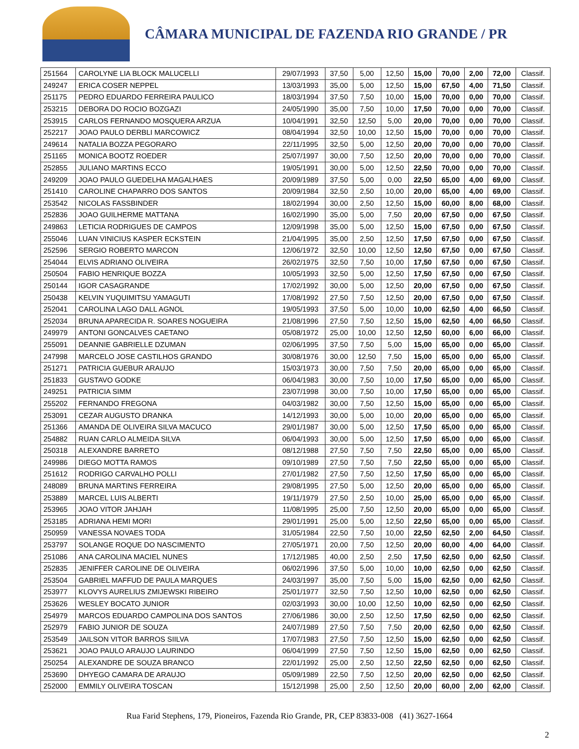CÂMARA MUNICIPAL DE FAZENDA RIO GRANDE / PR
| 251564 | CAROLYNE LIA BLOCK MALUCELLI | 29/07/1993 | 37,50 | 5,00 | 12,50 | 15,00 | 70,00 | 2,00 | 72,00 | Classif. |
| 249247 | ERICA COSER NEPPEL | 13/03/1993 | 35,00 | 5,00 | 12,50 | 15,00 | 67,50 | 4,00 | 71,50 | Classif. |
| 251175 | PEDRO EDUARDO FERREIRA PAULICO | 18/03/1994 | 37,50 | 7,50 | 10,00 | 15,00 | 70,00 | 0,00 | 70,00 | Classif. |
| 253215 | DEBORA DO ROCIO BOZGAZI | 24/05/1990 | 35,00 | 7,50 | 10,00 | 17,50 | 70,00 | 0,00 | 70,00 | Classif. |
| 253915 | CARLOS FERNANDO MOSQUERA ARZUA | 10/04/1991 | 32,50 | 12,50 | 5,00 | 20,00 | 70,00 | 0,00 | 70,00 | Classif. |
| 252217 | JOAO PAULO DERBLI MARCOWICZ | 08/04/1994 | 32,50 | 10,00 | 12,50 | 15,00 | 70,00 | 0,00 | 70,00 | Classif. |
| 249614 | NATALIA BOZZA PEGORARO | 22/11/1995 | 32,50 | 5,00 | 12,50 | 20,00 | 70,00 | 0,00 | 70,00 | Classif. |
| 251165 | MONICA BOOTZ ROEDER | 25/07/1997 | 30,00 | 7,50 | 12,50 | 20,00 | 70,00 | 0,00 | 70,00 | Classif. |
| 252855 | JULIANO MARTINS ECCO | 19/05/1991 | 30,00 | 5,00 | 12,50 | 22,50 | 70,00 | 0,00 | 70,00 | Classif. |
| 249209 | JOAO PAULO GUEDELHA MAGALHAES | 20/09/1989 | 37,50 | 5,00 | 0,00 | 22,50 | 65,00 | 4,00 | 69,00 | Classif. |
| 251410 | CAROLINE CHAPARRO DOS SANTOS | 20/09/1984 | 32,50 | 2,50 | 10,00 | 20,00 | 65,00 | 4,00 | 69,00 | Classif. |
| 253542 | NICOLAS FASSBINDER | 18/02/1994 | 30,00 | 2,50 | 12,50 | 15,00 | 60,00 | 8,00 | 68,00 | Classif. |
| 252836 | JOAO GUILHERME MATTANA | 16/02/1990 | 35,00 | 5,00 | 7,50 | 20,00 | 67,50 | 0,00 | 67,50 | Classif. |
| 249863 | LETICIA RODRIGUES DE CAMPOS | 12/09/1998 | 35,00 | 5,00 | 12,50 | 15,00 | 67,50 | 0,00 | 67,50 | Classif. |
| 255046 | LUAN VINICIUS KASPER ECKSTEIN | 21/04/1995 | 35,00 | 2,50 | 12,50 | 17,50 | 67,50 | 0,00 | 67,50 | Classif. |
| 252596 | SERGIO ROBERTO MARCON | 12/06/1972 | 32,50 | 10,00 | 12,50 | 12,50 | 67,50 | 0,00 | 67,50 | Classif. |
| 254044 | ELVIS ADRIANO OLIVEIRA | 26/02/1975 | 32,50 | 7,50 | 10,00 | 17,50 | 67,50 | 0,00 | 67,50 | Classif. |
| 250504 | FABIO HENRIQUE BOZZA | 10/05/1993 | 32,50 | 5,00 | 12,50 | 17,50 | 67,50 | 0,00 | 67,50 | Classif. |
| 250144 | IGOR CASAGRANDE | 17/02/1992 | 30,00 | 5,00 | 12,50 | 20,00 | 67,50 | 0,00 | 67,50 | Classif. |
| 250438 | KELVIN YUQUIMITSU YAMAGUTI | 17/08/1992 | 27,50 | 7,50 | 12,50 | 20,00 | 67,50 | 0,00 | 67,50 | Classif. |
| 252041 | CAROLINA LAGO DALL AGNOL | 19/05/1993 | 37,50 | 5,00 | 10,00 | 10,00 | 62,50 | 4,00 | 66,50 | Classif. |
| 252034 | BRUNA APARECIDA R. SOARES NOGUEIRA | 21/08/1996 | 27,50 | 7,50 | 12,50 | 15,00 | 62,50 | 4,00 | 66,50 | Classif. |
| 249979 | ANTONI GONCALVES CAETANO | 05/08/1972 | 25,00 | 10,00 | 12,50 | 12,50 | 60,00 | 6,00 | 66,00 | Classif. |
| 255091 | DEANNIE GABRIELLE DZUMAN | 02/06/1995 | 37,50 | 7,50 | 5,00 | 15,00 | 65,00 | 0,00 | 65,00 | Classif. |
| 247998 | MARCELO JOSE CASTILHOS GRANDO | 30/08/1976 | 30,00 | 12,50 | 7,50 | 15,00 | 65,00 | 0,00 | 65,00 | Classif. |
| 251271 | PATRICIA GUEBUR ARAUJO | 15/03/1973 | 30,00 | 7,50 | 7,50 | 20,00 | 65,00 | 0,00 | 65,00 | Classif. |
| 251833 | GUSTAVO GODKE | 06/04/1983 | 30,00 | 7,50 | 10,00 | 17,50 | 65,00 | 0,00 | 65,00 | Classif. |
| 249251 | PATRICIA SIMM | 23/07/1998 | 30,00 | 7,50 | 10,00 | 17,50 | 65,00 | 0,00 | 65,00 | Classif. |
| 255202 | FERNANDO FREGONA | 04/03/1982 | 30,00 | 7,50 | 12,50 | 15,00 | 65,00 | 0,00 | 65,00 | Classif. |
| 253091 | CEZAR AUGUSTO DRANKA | 14/12/1993 | 30,00 | 5,00 | 10,00 | 20,00 | 65,00 | 0,00 | 65,00 | Classif. |
| 251366 | AMANDA DE OLIVEIRA SILVA MACUCO | 29/01/1987 | 30,00 | 5,00 | 12,50 | 17,50 | 65,00 | 0,00 | 65,00 | Classif. |
| 254882 | RUAN CARLO ALMEIDA SILVA | 06/04/1993 | 30,00 | 5,00 | 12,50 | 17,50 | 65,00 | 0,00 | 65,00 | Classif. |
| 250318 | ALEXANDRE BARRETO | 08/12/1988 | 27,50 | 7,50 | 7,50 | 22,50 | 65,00 | 0,00 | 65,00 | Classif. |
| 249986 | DIEGO MOTTA RAMOS | 09/10/1989 | 27,50 | 7,50 | 7,50 | 22,50 | 65,00 | 0,00 | 65,00 | Classif. |
| 251612 | RODRIGO CARVALHO POLLI | 27/01/1982 | 27,50 | 7,50 | 12,50 | 17,50 | 65,00 | 0,00 | 65,00 | Classif. |
| 248089 | BRUNA MARTINS FERREIRA | 29/08/1995 | 27,50 | 5,00 | 12,50 | 20,00 | 65,00 | 0,00 | 65,00 | Classif. |
| 253889 | MARCEL LUIS ALBERTI | 19/11/1979 | 27,50 | 2,50 | 10,00 | 25,00 | 65,00 | 0,00 | 65,00 | Classif. |
| 253965 | JOAO VITOR JAHJAH | 11/08/1995 | 25,00 | 7,50 | 12,50 | 20,00 | 65,00 | 0,00 | 65,00 | Classif. |
| 253185 | ADRIANA HEMI MORI | 29/01/1991 | 25,00 | 5,00 | 12,50 | 22,50 | 65,00 | 0,00 | 65,00 | Classif. |
| 250959 | VANESSA NOVAES TODA | 31/05/1984 | 22,50 | 7,50 | 10,00 | 22,50 | 62,50 | 2,00 | 64,50 | Classif. |
| 253797 | SOLANGE ROQUE DO NASCIMENTO | 27/05/1971 | 20,00 | 7,50 | 12,50 | 20,00 | 60,00 | 4,00 | 64,00 | Classif. |
| 251086 | ANA CAROLINA MACIEL NUNES | 17/12/1985 | 40,00 | 2,50 | 2,50 | 17,50 | 62,50 | 0,00 | 62,50 | Classif. |
| 252835 | JENIFFER CAROLINE DE OLIVEIRA | 06/02/1996 | 37,50 | 5,00 | 10,00 | 10,00 | 62,50 | 0,00 | 62,50 | Classif. |
| 253504 | GABRIEL MAFFUD DE PAULA MARQUES | 24/03/1997 | 35,00 | 7,50 | 5,00 | 15,00 | 62,50 | 0,00 | 62,50 | Classif. |
| 253977 | KLOVYS AURELIUS ZMIJEWSKI RIBEIRO | 25/01/1977 | 32,50 | 7,50 | 12,50 | 10,00 | 62,50 | 0,00 | 62,50 | Classif. |
| 253626 | WESLEY BOCATO JUNIOR | 02/03/1993 | 30,00 | 10,00 | 12,50 | 10,00 | 62,50 | 0,00 | 62,50 | Classif. |
| 254979 | MARCOS EDUARDO CAMPOLINA DOS SANTOS | 27/06/1986 | 30,00 | 2,50 | 12,50 | 17,50 | 62,50 | 0,00 | 62,50 | Classif. |
| 252979 | FABIO JUNIOR DE SOUZA | 24/07/1989 | 27,50 | 7,50 | 7,50 | 20,00 | 62,50 | 0,00 | 62,50 | Classif. |
| 253549 | JAILSON VITOR BARROS SIILVA | 17/07/1983 | 27,50 | 7,50 | 12,50 | 15,00 | 62,50 | 0,00 | 62,50 | Classif. |
| 253621 | JOAO PAULO ARAUJO LAURINDO | 06/04/1999 | 27,50 | 7,50 | 12,50 | 15,00 | 62,50 | 0,00 | 62,50 | Classif. |
| 250254 | ALEXANDRE DE SOUZA BRANCO | 22/01/1992 | 25,00 | 2,50 | 12,50 | 22,50 | 62,50 | 0,00 | 62,50 | Classif. |
| 253690 | DHYEGO CAMARA DE ARAUJO | 05/09/1989 | 22,50 | 7,50 | 12,50 | 20,00 | 62,50 | 0,00 | 62,50 | Classif. |
| 252000 | EMMILY OLIVEIRA TOSCAN | 15/12/1998 | 25,00 | 2,50 | 12,50 | 20,00 | 60,00 | 2,00 | 62,00 | Classif. |
Rua Farid Stephens, 179, Pioneiros, Fazenda Rio Grande, PR, CEP 83833-008 (41) 3627-1664
2